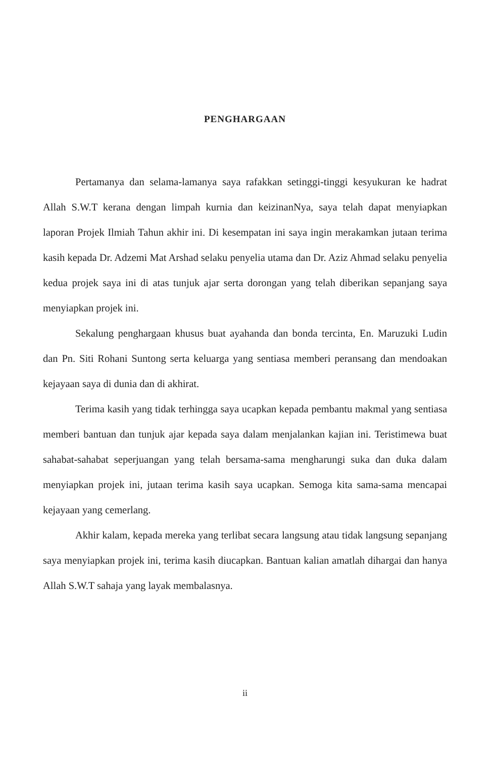PENGHARGAAN
Pertamanya dan selama-lamanya saya rafakkan setinggi-tinggi kesyukuran ke hadrat Allah S.W.T kerana dengan limpah kurnia dan keizinanNya, saya telah dapat menyiapkan laporan Projek Ilmiah Tahun akhir ini. Di kesempatan ini saya ingin merakamkan jutaan terima kasih kepada Dr. Adzemi Mat Arshad selaku penyelia utama dan Dr. Aziz Ahmad selaku penyelia kedua projek saya ini di atas tunjuk ajar serta dorongan yang telah diberikan sepanjang saya menyiapkan projek ini.
Sekalung penghargaan khusus buat ayahanda dan bonda tercinta, En. Maruzuki Ludin dan Pn. Siti Rohani Suntong serta keluarga yang sentiasa memberi peransang dan mendoakan kejayaan saya di dunia dan di akhirat.
Terima kasih yang tidak terhingga saya ucapkan kepada pembantu makmal yang sentiasa memberi bantuan dan tunjuk ajar kepada saya dalam menjalankan kajian ini. Teristimewa buat sahabat-sahabat seperjuangan yang telah bersama-sama mengharungi suka dan duka dalam menyiapkan projek ini, jutaan terima kasih saya ucapkan. Semoga kita sama-sama mencapai kejayaan yang cemerlang.
Akhir kalam, kepada mereka yang terlibat secara langsung atau tidak langsung sepanjang saya menyiapkan projek ini, terima kasih diucapkan. Bantuan kalian amatlah dihargai dan hanya Allah S.W.T sahaja yang layak membalasnya.
ii